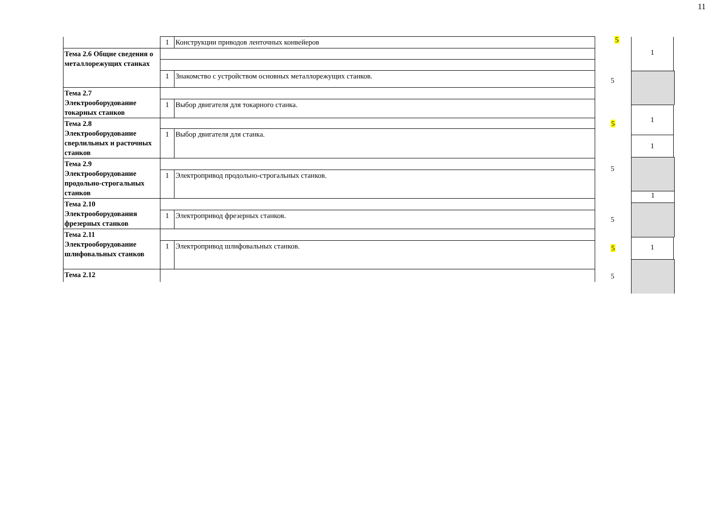11
| | 1 | Конструкции приводов ленточных конвейеров |
| Тема 2.6 Общие сведения о металлорежущих станках | | |
| | 1 | Знакомство с устройством основных металлорежущих станков. |
| Тема 2.7 Электрооборудование токарных станков | | |
| | 1 | Выбор двигателя для токарного станка. |
| Тема 2.8 Электрооборудование сверлильных и расточных станков | | |
| | 1 | Выбор двигателя для станка. |
| Тема 2.9 Электрооборудование продольно-строгальных станков | | |
| | 1 | Электропривод продольно-строгальных станков. |
| Тема 2.10 Электрооборудования фрезерных станков | | |
| | 1 | Электропривод фрезерных станков. |
| Тема 2.11 Электрооборудование шлифовальных станков | | |
| | 1 | Электропривод шлифовальных станков. |
| Тема 2.12 | | |
5
5
5
5
5
5
5
1
1
1
1
1